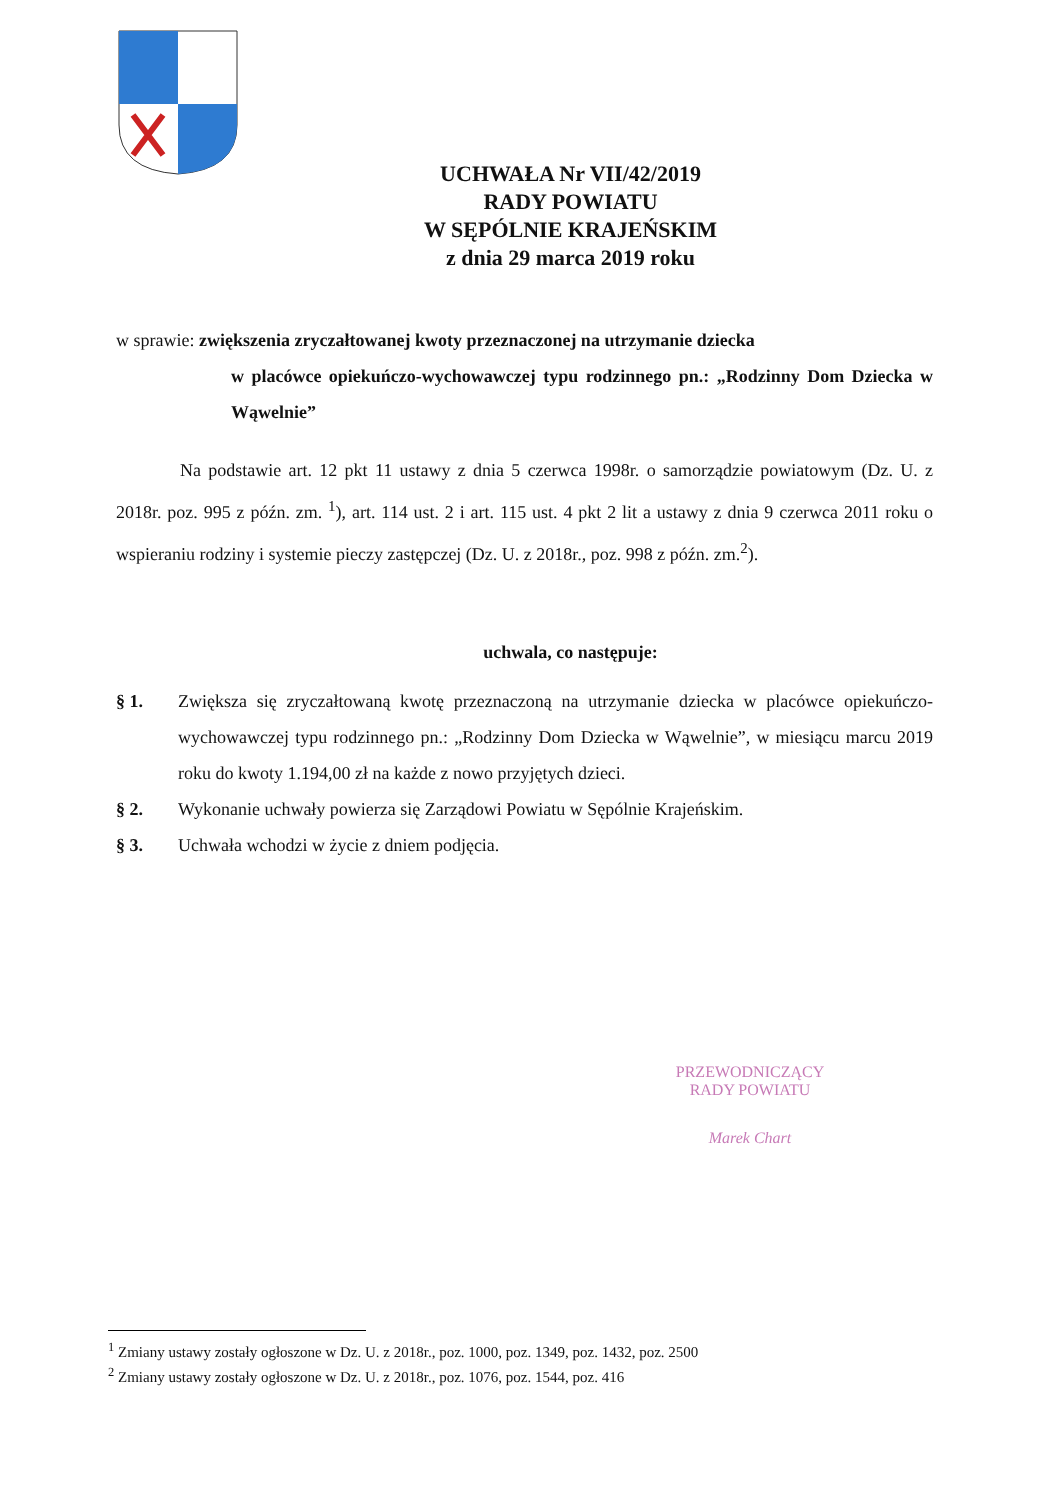UCHWAŁA Nr VII/42/2019
RADY POWIATU
W SĘPÓLNIE KRAJEŃSKIM
z dnia 29 marca 2019 roku
w sprawie: zwiększenia zryczałtowanej kwoty przeznaczonej na utrzymanie dziecka
w placówce opiekuńczo-wychowawczej typu rodzinnego pn.: „Rodzinny Dom Dziecka w Wąwelnie”
Na podstawie art. 12 pkt 11 ustawy z dnia 5 czerwca 1998r. o samorządzie powiatowym (Dz. U. z 2018r. poz. 995 z późn. zm. <sup>1</sup>), art. 114 ust. 2 i art. 115 ust. 4 pkt 2 lit a ustawy z dnia 9 czerwca 2011 roku o wspieraniu rodziny i systemie pieczy zastępczej (Dz. U. z 2018r., poz. 998 z późn. zm.<sup>2</sup>).
uchwala, co następuje:
§ 1. Zwiększa się zryczałtowaną kwotę przeznaczoną na utrzymanie dziecka w placówce opiekuńczo-wychowawczej typu rodzinnego pn.: „Rodzinny Dom Dziecka w Wąwelnie”, w miesiącu marcu 2019 roku do kwoty 1.194,00 zł na każde z nowo przyjętych dzieci.
§ 2. Wykonanie uchwały powierza się Zarządowi Powiatu w Sępólnie Krajeńskim.
§ 3. Uchwała wchodzi w życie z dniem podjęcia.
PRZEWODNICZĄCY
RADY POWIATU
Marek Chart
<sup>1</sup> Zmiany ustawy zostały ogłoszone w Dz. U. z 2018r., poz. 1000, poz. 1349, poz. 1432, poz. 2500
<sup>2</sup> Zmiany ustawy zostały ogłoszone w Dz. U. z 2018r., poz. 1076, poz. 1544, poz. 416